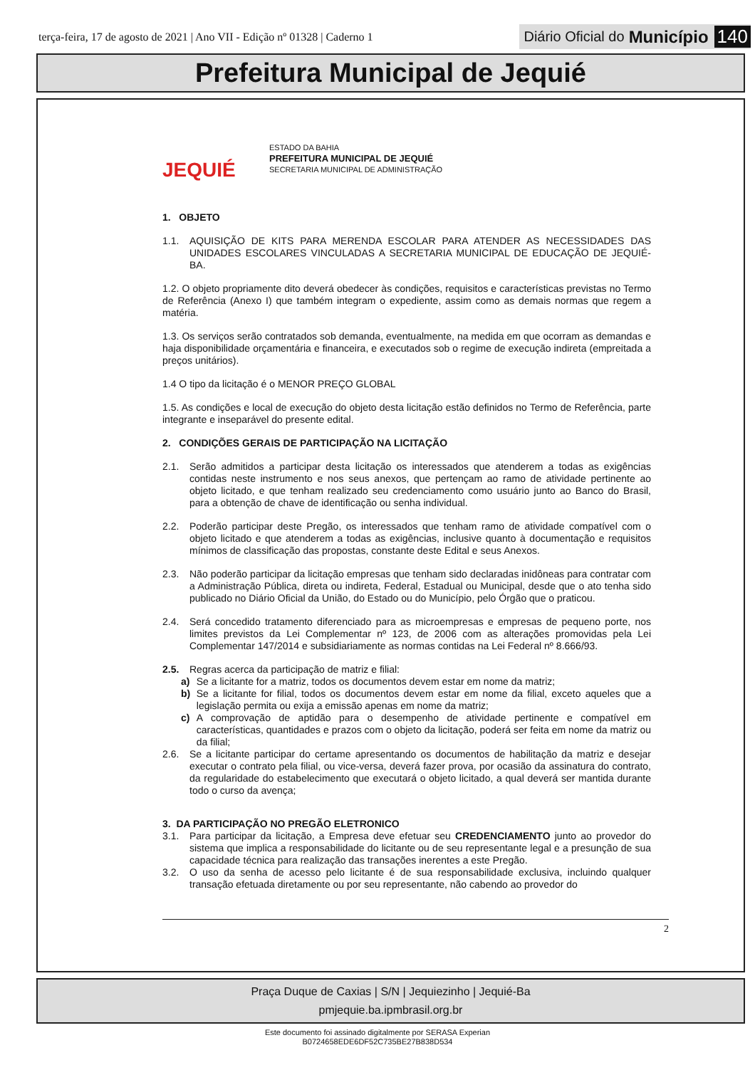terça-feira, 17 de agosto de 2021 | Ano VII - Edição nº 01328 | Caderno 1
Diário Oficial do Município 140
Prefeitura Municipal de Jequié
JEQUIÉ
ESTADO DA BAHIA
PREFEITURA MUNICIPAL DE JEQUIÉ
SECRETARIA MUNICIPAL DE ADMINISTRAÇÃO
1. OBJETO
1.1. AQUISIÇÃO DE KITS PARA MERENDA ESCOLAR PARA ATENDER AS NECESSIDADES DAS UNIDADES ESCOLARES VINCULADAS A SECRETARIA MUNICIPAL DE EDUCAÇÃO DE JEQUIÉ- BA.
1.2. O objeto propriamente dito deverá obedecer às condições, requisitos e características previstas no Termo de Referência (Anexo I) que também integram o expediente, assim como as demais normas que regem a matéria.
1.3. Os serviços serão contratados sob demanda, eventualmente, na medida em que ocorram as demandas e haja disponibilidade orçamentária e financeira, e executados sob o regime de execução indireta (empreitada a preços unitários).
1.4 O tipo da licitação é o MENOR PREÇO GLOBAL
1.5. As condições e local de execução do objeto desta licitação estão definidos no Termo de Referência, parte integrante e inseparável do presente edital.
2. CONDIÇÕES GERAIS DE PARTICIPAÇÃO NA LICITAÇÃO
2.1. Serão admitidos a participar desta licitação os interessados que atenderem a todas as exigências contidas neste instrumento e nos seus anexos, que pertençam ao ramo de atividade pertinente ao objeto licitado, e que tenham realizado seu credenciamento como usuário junto ao Banco do Brasil, para a obtenção de chave de identificação ou senha individual.
2.2. Poderão participar deste Pregão, os interessados que tenham ramo de atividade compatível com o objeto licitado e que atenderem a todas as exigências, inclusive quanto à documentação e requisitos mínimos de classificação das propostas, constante deste Edital e seus Anexos.
2.3. Não poderão participar da licitação empresas que tenham sido declaradas inidôneas para contratar com a Administração Pública, direta ou indireta, Federal, Estadual ou Municipal, desde que o ato tenha sido publicado no Diário Oficial da União, do Estado ou do Município, pelo Órgão que o praticou.
2.4. Será concedido tratamento diferenciado para as microempresas e empresas de pequeno porte, nos limites previstos da Lei Complementar nº 123, de 2006 com as alterações promovidas pela Lei Complementar 147/2014 e subsidiariamente as normas contidas na Lei Federal nº 8.666/93.
2.5. Regras acerca da participação de matriz e filial:
a) Se a licitante for a matriz, todos os documentos devem estar em nome da matriz;
b) Se a licitante for filial, todos os documentos devem estar em nome da filial, exceto aqueles que a legislação permita ou exija a emissão apenas em nome da matriz;
c) A comprovação de aptidão para o desempenho de atividade pertinente e compatível em características, quantidades e prazos com o objeto da licitação, poderá ser feita em nome da matriz ou da filial;
2.6. Se a licitante participar do certame apresentando os documentos de habilitação da matriz e desejar executar o contrato pela filial, ou vice-versa, deverá fazer prova, por ocasião da assinatura do contrato, da regularidade do estabelecimento que executará o objeto licitado, a qual deverá ser mantida durante todo o curso da avença;
3. DA PARTICIPAÇÃO NO PREGÃO ELETRONICO
3.1. Para participar da licitação, a Empresa deve efetuar seu CREDENCIAMENTO junto ao provedor do sistema que implica a responsabilidade do licitante ou de seu representante legal e a presunção de sua capacidade técnica para realização das transações inerentes a este Pregão.
3.2. O uso da senha de acesso pelo licitante é de sua responsabilidade exclusiva, incluindo qualquer transação efetuada diretamente ou por seu representante, não cabendo ao provedor do
2
Praça Duque de Caxias | S/N | Jequiezinho | Jequié-Ba
pmjequie.ba.ipmbrasil.org.br
Este documento foi assinado digitalmente por SERASA Experian
B0724658EDE6DF52C735BE27B838D534